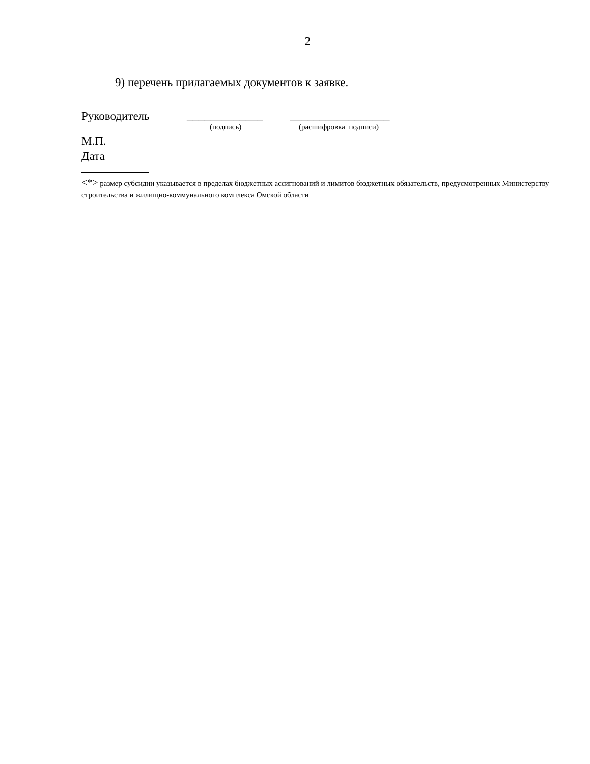2
9) перечень прилагаемых документов к заявке.
Руководитель _____________ _________________
(подпись) (расшифровка подписи)
М.П.
Дата
<*> размер субсидии указывается в пределах бюджетных ассигнований и лимитов бюджетных обязательств, предусмотренных Министерству строительства и жилищно-коммунального комплекса Омской области